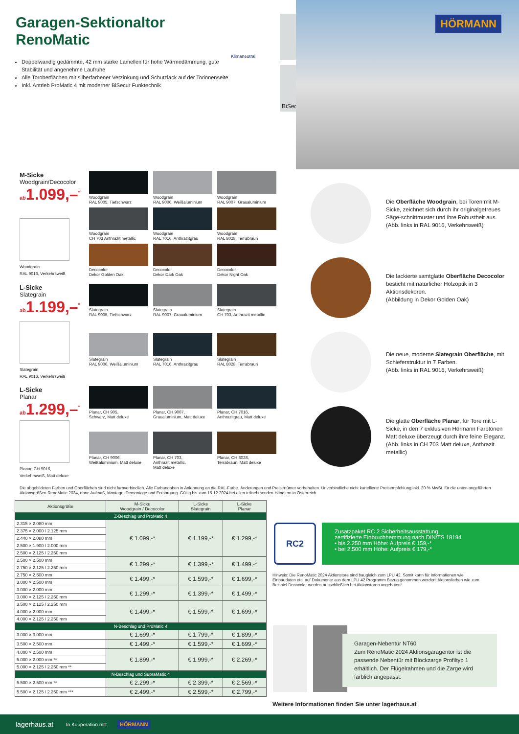Garagen-Sektionaltor
RenoMatic
Doppelwandig gedämmte, 42 mm starke Lamellen für hohe Wärmedämmung, gute Stabilität und angenehme Laufruhe
Alle Toroberflächen mit silberfarbener Verzinkung und Schutzlack auf der Torinnenseite
Inkl. Antrieb ProMatic 4 mit moderner BiSecur Funktechnik
Klimaneutral
BiSecur
HÖRMANN
M-Sicke
Woodgrain/Decocolor
ab1.099,–<sup>*</sup>
Woodgrain
RAL 9016, Verkehrsweiß
Woodgrain
RAL 9005, Tiefschwarz
Woodgrain
RAL 9006, Weißaluminium
Woodgrain
RAL 9007, Graualuminium
Woodgrain
CH 703 Anthrazit metallic
Woodgrain
RAL 7016, Anthrazitgrau
Woodgrain
RAL 8028, Terrabraun
Decocolor
Dekor Golden Oak
Decocolor
Dekor Dark Oak
Decocolor
Dekor Night Oak
L-Sicke
Slategrain
ab1.199,–<sup>*</sup>
Slategrain
RAL 9016, Verkehrsweiß
Slategrain
RAL 9005, Tiefschwarz
Slategrain
RAL 9007, Graualuminium
Slategrain
CH 703, Anthrazit metallic
Slategrain
RAL 9006, Weißaluminium
Slategrain
RAL 7016, Anthrazitgrau
Slategrain
RAL 8028, Terrabraun
L-Sicke
Planar
ab1.299,–<sup>*</sup>
Planar, CH 9016,
Verkehrsweiß, Matt deluxe
Planar, CH 905,
Schwarz, Matt deluxe
Planar, CH 9007,
Graualuminium, Matt deluxe
Planar, CH 7016,
Anthrazitgrau, Matt deluxe
Planar, CH 9006,
Weißaluminium, Matt deluxe
Planar, CH 703,
Anthrazit metallic,
Matt deluxe
Planar, CH 8028,
Terrabraun, Matt deluxe
Die Oberfläche Woodgrain, bei Toren mit M-Sicke, zeichnet sich durch ihr originalgetreues Säge-schnittmuster und ihre Robustheit aus.
(Abb. links in RAL 9016, Verkehrsweiß)
Die lackierte samtglatte Oberfläche Decocolor besticht mit natürlicher Holzoptik in 3 Aktionsdekoren.
(Abbildung in Dekor Golden Oak)
Die neue, moderne Slategrain Oberfläche, mit Schieferstruktur in 7 Farben.
(Abb. links in RAL 9016, Verkehrsweiß)
Die glatte Oberfläche Planar, für Tore mit L-Sicke, in den 7 exklusiven Hörmann Farbtönen Matt deluxe überzeugt durch ihre feine Eleganz. (Abb. links in CH 703 Matt deluxe, Anthrazit metallic)
Die abgebildeten Farben und Oberflächen sind nicht farbverbindlich. Alle Farbangaben in Anlehnung an die RAL-Farbe. Änderungen und Preisirrtümer vorbehalten. Unverbindliche nicht kartellierte Preisempfehlung inkl. 20 % MwSt. für die unten angeführten Aktionsgrößen RenoMatic 2024, ohne Aufmaß, Montage, Demontage und Entsorgung. Gültig bis zum 15.12.2024 bei allen teilnehmenden Händlern in Österreich.
| Aktionsgröße | M-Sicke Woodgrain / Decocolor | L-Sicke Slategrain | L-Sicke Planar |
| --- | --- | --- | --- |
| Z-Beschlag und ProMatic 4 | | | |
| 2.315 × 2.080 mm | € 1.099,-* | € 1.199,-* | € 1.299,-* |
| 2.375 × 2.000 / 2.125 mm | | | |
| 2.440 × 2.080 mm | | | |
| 2.500 × 1.900 / 2.000 mm | | | |
| 2.500 × 2.125 / 2.250 mm | | | |
| 2.500 × 2.500 mm | € 1.299,-* | € 1.399,-* | € 1.499,-* |
| 2.750 × 2.125 / 2.250 mm | | | |
| 2.750 × 2.500 mm | € 1.499,-* | € 1.599,-* | € 1.699,-* |
| 3.000 × 2.500 mm | | | |
| 3.000 × 2.000 mm | € 1.299,-* | € 1.399,-* | € 1.499,-* |
| 3.000 × 2.125 / 2.250 mm | | | |
| 3.500 × 2.125 / 2.250 mm | € 1.499,-* | € 1.599,-* | € 1.699,-* |
| 4.000 × 2.000 mm | | | |
| 4.000 × 2.125 / 2.250 mm | | | |
| N-Beschlag und ProMatic 4 | | | |
| 3.000 × 3.000 mm | € 1.699,-* | € 1.799,-* | € 1.899,-* |
| 3.500 × 2.500 mm | € 1.499,-* | € 1.599,-* | € 1.699,-* |
| 4.000 × 2.500 mm | € 1.899,-* | € 1.999,-* | € 2.269,-* |
| 5.000 × 2.000 mm ** | | | |
| 5.000 × 2.125 / 2.250 mm ** | | | |
| N-Beschlag und SupraMatic 4 | | | |
| 5.500 × 2.500 mm ** | € 2.299,-* | € 2.399,-* | € 2.569,-* |
| 5.500 × 2.125 / 2.250 mm *** | € 2.499,-* | € 2.599,-* | € 2.799,-* |
RC2
Zusatzpaket RC 2 Sicherheitsausstattung
zertifizierte Einbruchhemmung nach DIN/TS 18194
• bis 2.250 mm Höhe: Aufpreis € 159,-*
• bei 2.500 mm Höhe: Aufpreis € 179,-*
Hinweis: Die RenoMatic 2024 Aktionstore sind baugleich zum LPU 42. Somit kann für Informationen wie Einbaudaten etc. auf Dokumente aus dem LPU 42 Programm Bezug genommen werden! Aktionsfarben wie zum Beispiel Decocolor werden ausschließlich bei Aktionstoren angeboten!
Garagen-Nebentür NT60
Zum RenoMatic 2024 Aktionsgaragentor ist die passende Nebentür mit Blockzarge Profiltyp 1 erhältlich. Der Flügelrahmen und die Zarge wird farblich angepasst.
Weitere Informationen finden Sie unter lagerhaus.at
lagerhaus.at In Kooperation mit: HÖRMANN